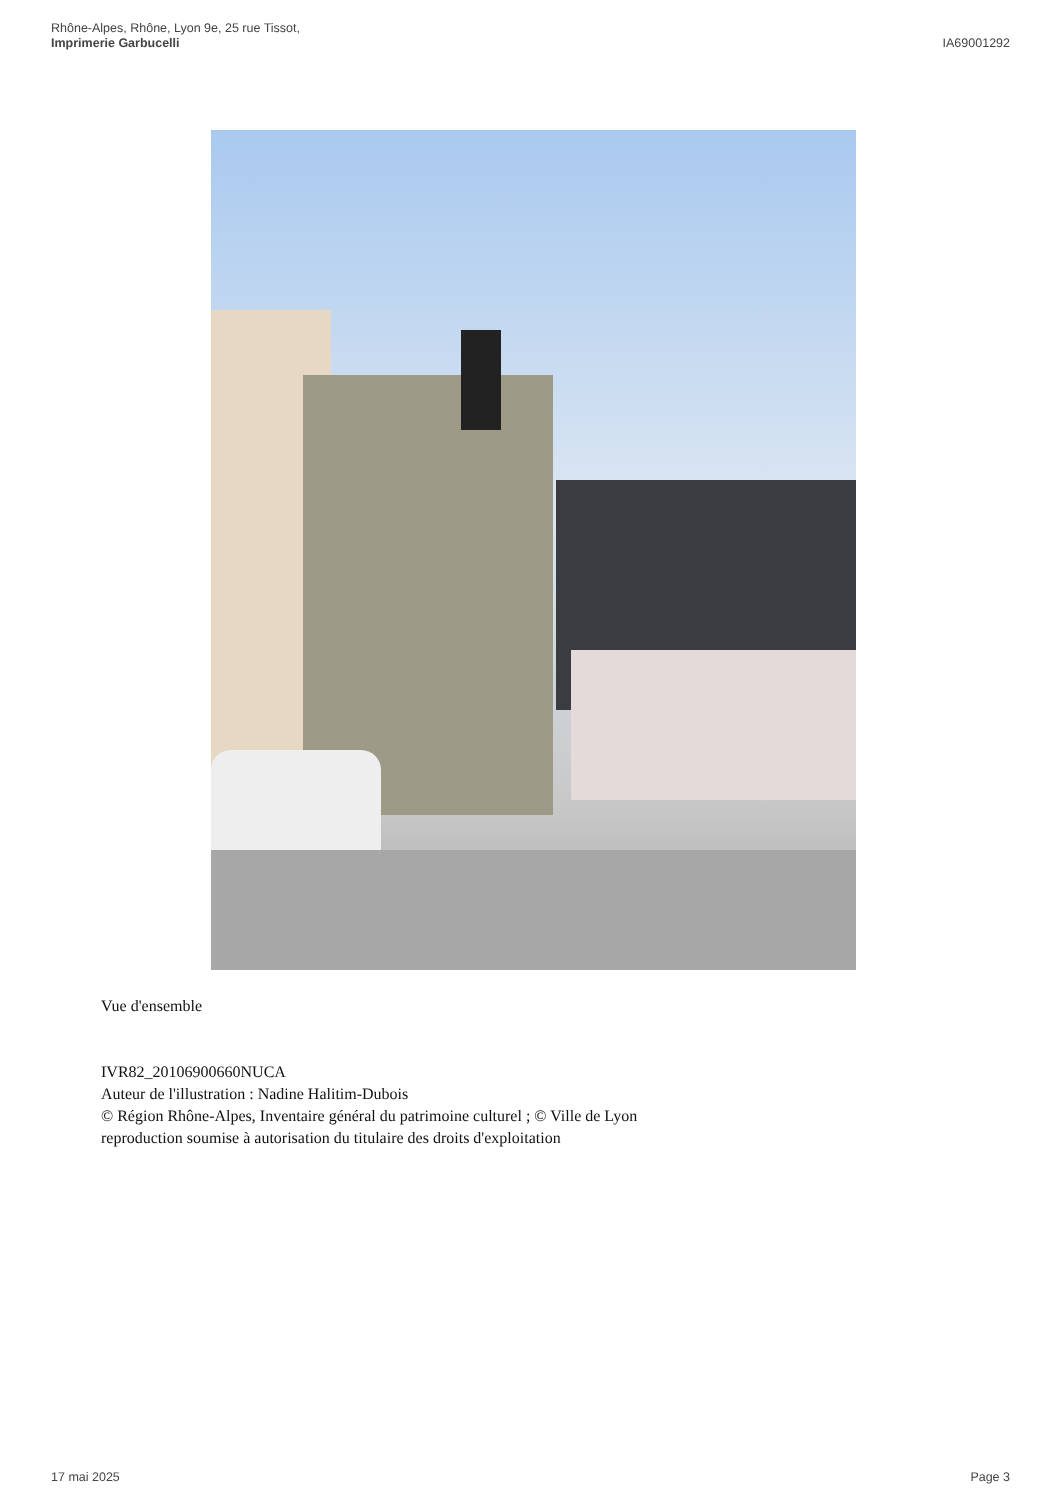Rhône-Alpes, Rhône, Lyon 9e, 25 rue Tissot,
Imprimerie Garbucelli
IA69001292
Vue d'ensemble
IVR82_20106900660NUCA
Auteur de l'illustration : Nadine Halitim-Dubois
© Région Rhône-Alpes, Inventaire général du patrimoine culturel ; © Ville de Lyon
reproduction soumise à autorisation du titulaire des droits d'exploitation
17 mai 2025 Page 3